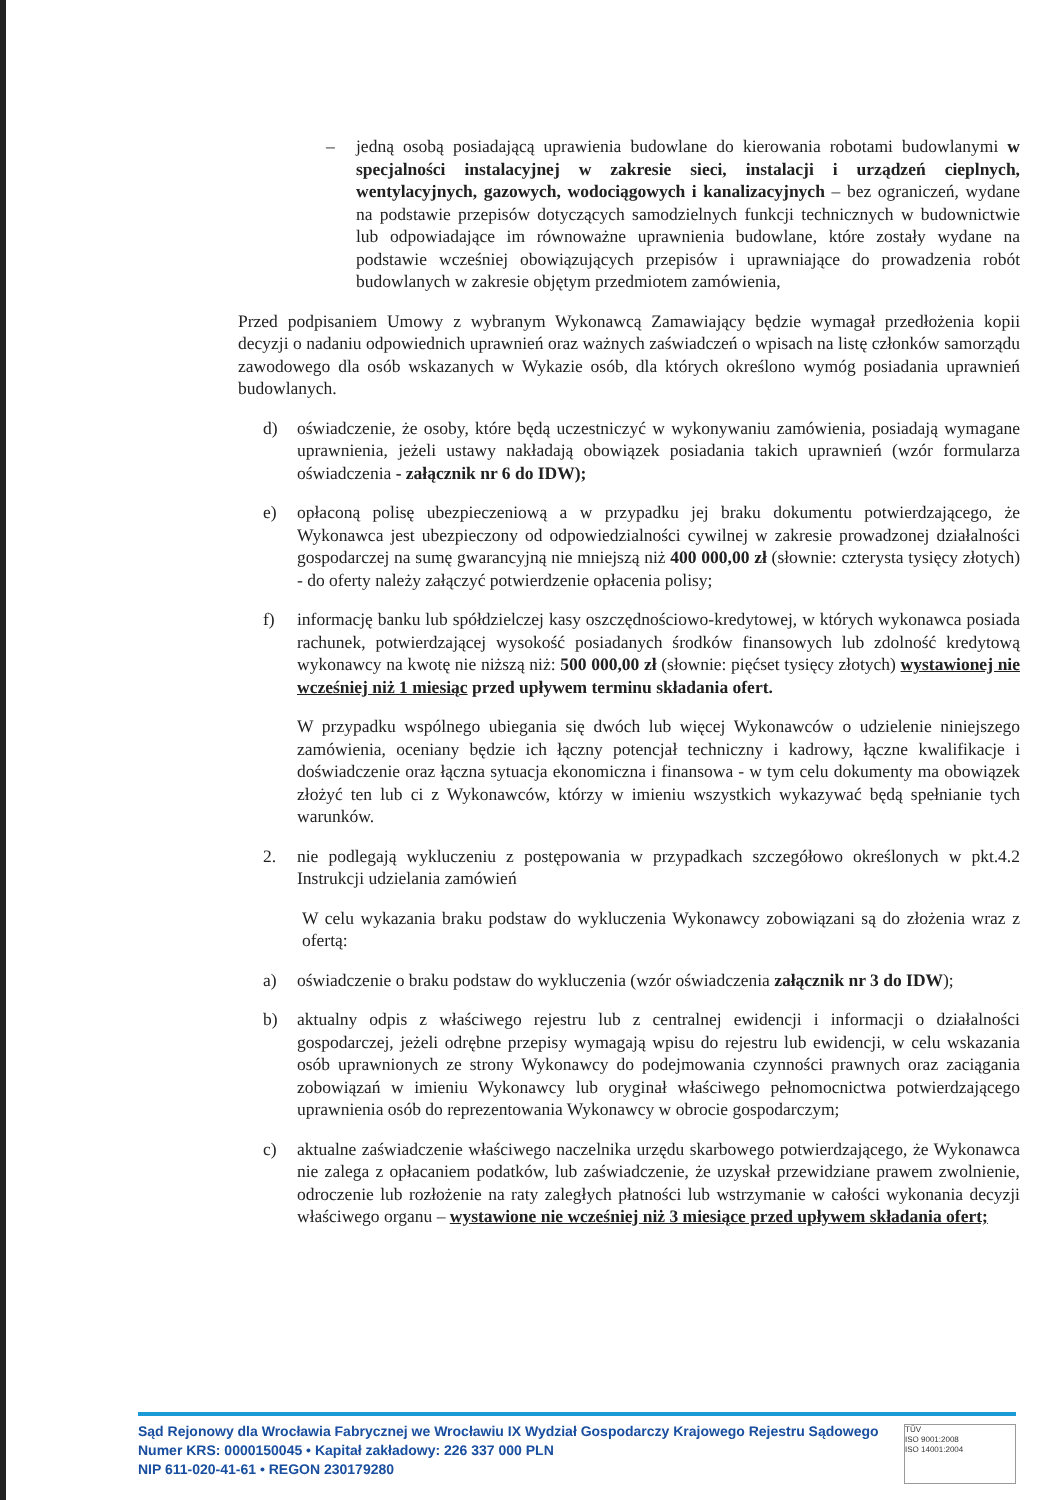– jedną osobą posiadającą uprawienia budowlane do kierowania robotami budowlanymi w specjalności instalacyjnej w zakresie sieci, instalacji i urządzeń cieplnych, wentylacyjnych, gazowych, wodociągowych i kanalizacyjnych – bez ograniczeń, wydane na podstawie przepisów dotyczących samodzielnych funkcji technicznych w budownictwie lub odpowiadające im równoważne uprawnienia budowlane, które zostały wydane na podstawie wcześniej obowiązujących przepisów i uprawniające do prowadzenia robót budowlanych w zakresie objętym przedmiotem zamówienia,
Przed podpisaniem Umowy z wybranym Wykonawcą Zamawiający będzie wymagał przedłożenia kopii decyzji o nadaniu odpowiednich uprawnień oraz ważnych zaświadczeń o wpisach na listę członków samorządu zawodowego dla osób wskazanych w Wykazie osób, dla których określono wymóg posiadania uprawnień budowlanych.
d) oświadczenie, że osoby, które będą uczestniczyć w wykonywaniu zamówienia, posiadają wymagane uprawnienia, jeżeli ustawy nakładają obowiązek posiadania takich uprawnień (wzór formularza oświadczenia - załącznik nr 6 do IDW);
e) opłaconą polisę ubezpieczeniową a w przypadku jej braku dokumentu potwierdzającego, że Wykonawca jest ubezpieczony od odpowiedzialności cywilnej w zakresie prowadzonej działalności gospodarczej na sumę gwarancyjną nie mniejszą niż 400 000,00 zł (słownie: czterysta tysięcy złotych) - do oferty należy załączyć potwierdzenie opłacenia polisy;
f) informację banku lub spółdzielczej kasy oszczędnościowo-kredytowej, w których wykonawca posiada rachunek, potwierdzającej wysokość posiadanych środków finansowych lub zdolność kredytową wykonawcy na kwotę nie niższą niż: 500 000,00 zł (słownie: pięćset tysięcy złotych) wystawionej nie wcześniej niż 1 miesiąc przed upływem terminu składania ofert.
W przypadku wspólnego ubiegania się dwóch lub więcej Wykonawców o udzielenie niniejszego zamówienia, oceniany będzie ich łączny potencjał techniczny i kadrowy, łączne kwalifikacje i doświadczenie oraz łączna sytuacja ekonomiczna i finansowa - w tym celu dokumenty ma obowiązek złożyć ten lub ci z Wykonawców, którzy w imieniu wszystkich wykazywać będą spełnianie tych warunków.
2. nie podlegają wykluczeniu z postępowania w przypadkach szczegółowo określonych w pkt.4.2 Instrukcji udzielania zamówień
W celu wykazania braku podstaw do wykluczenia Wykonawcy zobowiązani są do złożenia wraz z ofertą:
a) oświadczenie o braku podstaw do wykluczenia (wzór oświadczenia załącznik nr 3 do IDW);
b) aktualny odpis z właściwego rejestru lub z centralnej ewidencji i informacji o działalności gospodarczej, jeżeli odrębne przepisy wymagają wpisu do rejestru lub ewidencji, w celu wskazania osób uprawnionych ze strony Wykonawcy do podejmowania czynności prawnych oraz zaciągania zobowiązań w imieniu Wykonawcy lub oryginał właściwego pełnomocnictwa potwierdzającego uprawnienia osób do reprezentowania Wykonawcy w obrocie gospodarczym;
c) aktualne zaświadczenie właściwego naczelnika urzędu skarbowego potwierdzającego, że Wykonawca nie zalega z opłacaniem podatków, lub zaświadczenie, że uzyskał przewidziane prawem zwolnienie, odroczenie lub rozłożenie na raty zaległych płatności lub wstrzymanie w całości wykonania decyzji właściwego organu – wystawione nie wcześniej niż 3 miesiące przed upływem składania ofert;
Sąd Rejonowy dla Wrocławia Fabrycznej we Wrocławiu IX Wydział Gospodarczy Krajowego Rejestru Sądowego
Numer KRS: 0000150045 • Kapitał zakładowy: 226 337 000 PLN
NIP 611-020-41-61 • REGON 230179280
TÜV
ISO 9001:2008
ISO 14001:2004